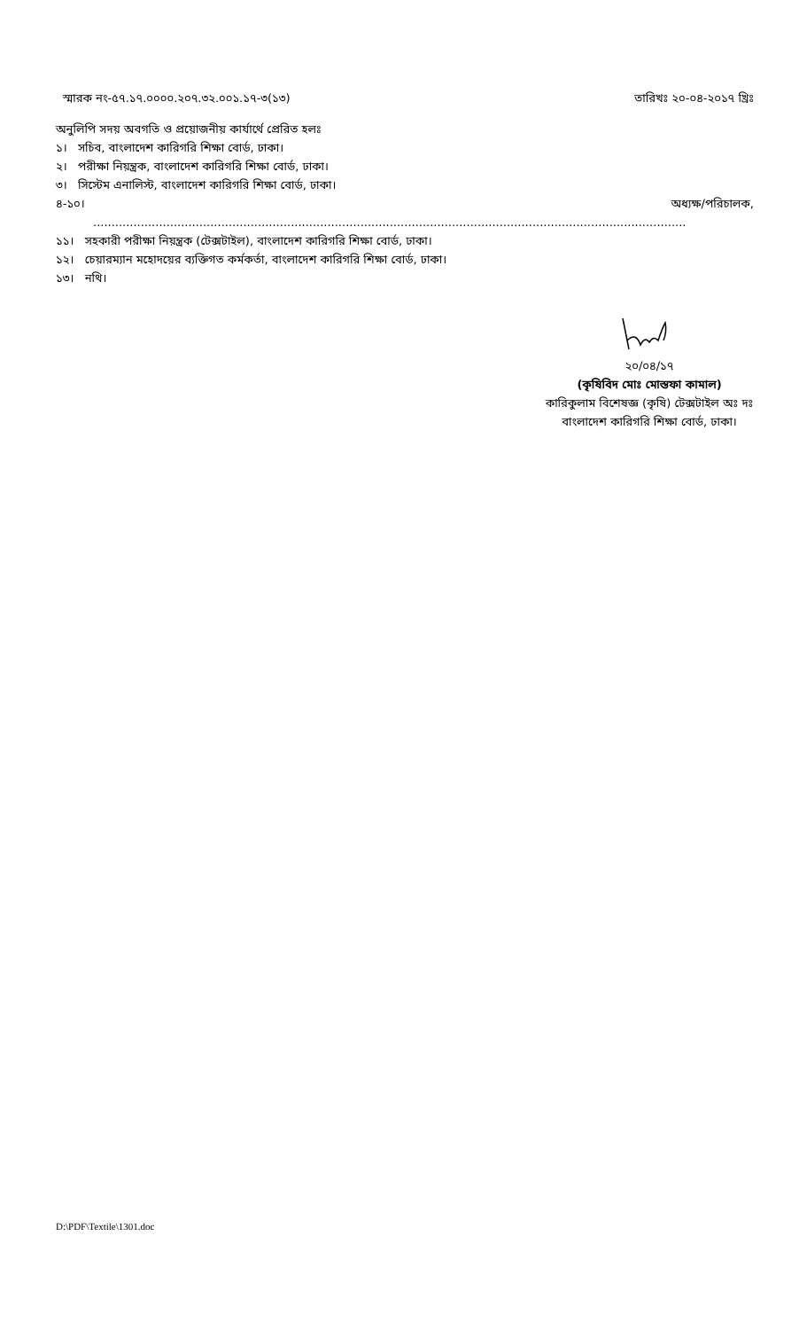স্মারক নং-৫৭.১৭.০০০০.২০৭.৩২.০০১.১৭-৩(১৩)
তারিখঃ ২০-০৪-২০১৭ খ্রিঃ
অনুলিপি সদয় অবগতি ও প্রয়োজনীয় কার্যার্থে প্রেরিত হলঃ
১। সচিব, বাংলাদেশ কারিগরি শিক্ষা বোর্ড, ঢাকা।
২। পরীক্ষা নিয়ন্ত্রক, বাংলাদেশ কারিগরি শিক্ষা বোর্ড, ঢাকা।
৩। সিস্টেম এনালিস্ট, বাংলাদেশ কারিগরি শিক্ষা বোর্ড, ঢাকা।
৪-১০। অধ্যক্ষ/পরিচালক,
......................................................................................................................................................................
১১। সহকারী পরীক্ষা নিয়ন্ত্রক (টেক্সটাইল), বাংলাদেশ কারিগরি শিক্ষা বোর্ড, ঢাকা।
১২। চেয়ারম্যান মহোদয়ের ব্যক্তিগত কর্মকর্তা, বাংলাদেশ কারিগরি শিক্ষা বোর্ড, ঢাকা।
১৩। নথি।
২০/০৪/১৭
(কৃষিবিদ মোঃ মোস্তফা কামাল)
কারিকুলাম বিশেষজ্ঞ (কৃষি) টেক্সটাইল অঃ দঃ
বাংলাদেশ কারিগরি শিক্ষা বোর্ড, ঢাকা।
D:\PDF\Textile\1301.doc